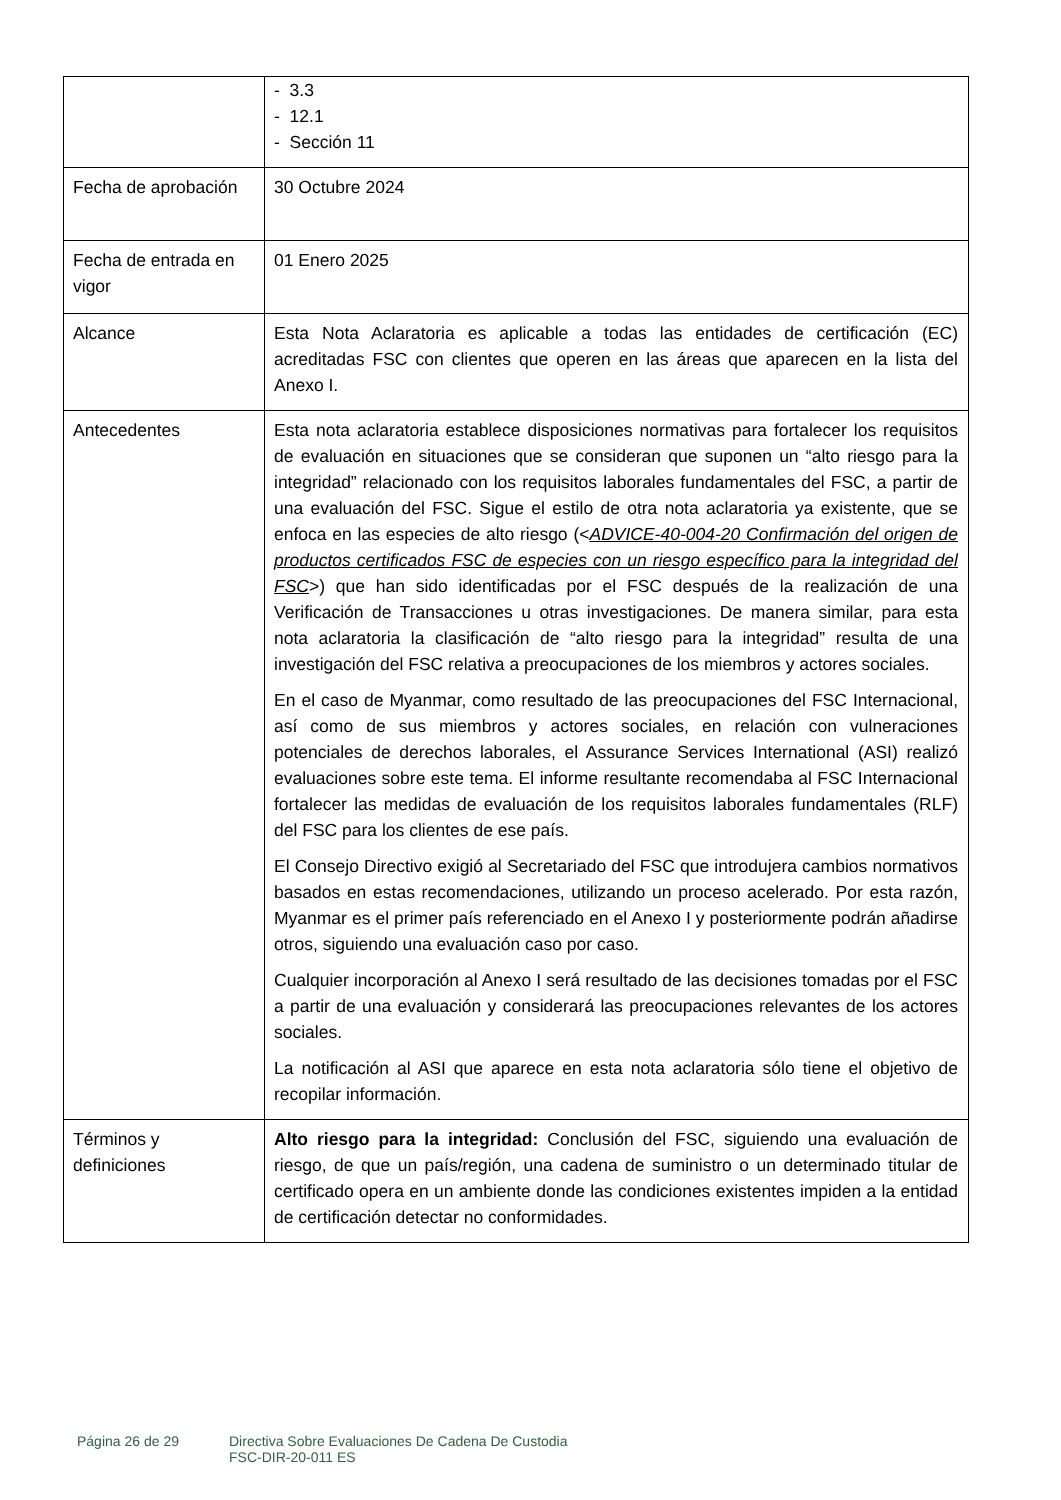| | - 3.3 - 12.1 - Sección 11 |
| Fecha de aprobación | 30 Octubre 2024 |
| Fecha de entrada en vigor | 01 Enero 2025 |
| Alcance | Esta Nota Aclaratoria es aplicable a todas las entidades de certificación (EC) acreditadas FSC con clientes que operen en las áreas que aparecen en la lista del Anexo I. |
| Antecedentes | Esta nota aclaratoria establece disposiciones normativas para fortalecer los requisitos de evaluación en situaciones que se consideran que suponen un “alto riesgo para la integridad” relacionado con los requisitos laborales fundamentales del FSC, a partir de una evaluación del FSC. Sigue el estilo de otra nota aclaratoria ya existente, que se enfoca en las especies de alto riesgo (< ADVICE-40-004-20 Confirmación del origen de productos certificados FSC de especies con un riesgo específico para la integridad del FSC >) que han sido identificadas por el FSC después de la realización de una Verificación de Transacciones u otras investigaciones. De manera similar, para esta nota aclaratoria la clasificación de “alto riesgo para la integridad” resulta de una investigación del FSC relativa a preocupaciones de los miembros y actores sociales. En el caso de Myanmar, como resultado de las preocupaciones del FSC Internacional, así como de sus miembros y actores sociales, en relación con vulneraciones potenciales de derechos laborales, el Assurance Services International (ASI) realizó evaluaciones sobre este tema. El informe resultante recomendaba al FSC Internacional fortalecer las medidas de evaluación de los requisitos laborales fundamentales (RLF) del FSC para los clientes de ese país. El Consejo Directivo exigió al Secretariado del FSC que introdujera cambios normativos basados en estas recomendaciones, utilizando un proceso acelerado. Por esta razón, Myanmar es el primer país referenciado en el Anexo I y posteriormente podrán añadirse otros, siguiendo una evaluación caso por caso. Cualquier incorporación al Anexo I será resultado de las decisiones tomadas por el FSC a partir de una evaluación y considerará las preocupaciones relevantes de los actores sociales. La notificación al ASI que aparece en esta nota aclaratoria sólo tiene el objetivo de recopilar información. |
| Términos y definiciones | Alto riesgo para la integridad: Conclusión del FSC, siguiendo una evaluación de riesgo, de que un país/región, una cadena de suministro o un determinado titular de certificado opera en un ambiente donde las condiciones existentes impiden a la entidad de certificación detectar no conformidades. |
Página 26 de 29 Directiva Sobre Evaluaciones De Cadena De Custodia
FSC-DIR-20-011 ES